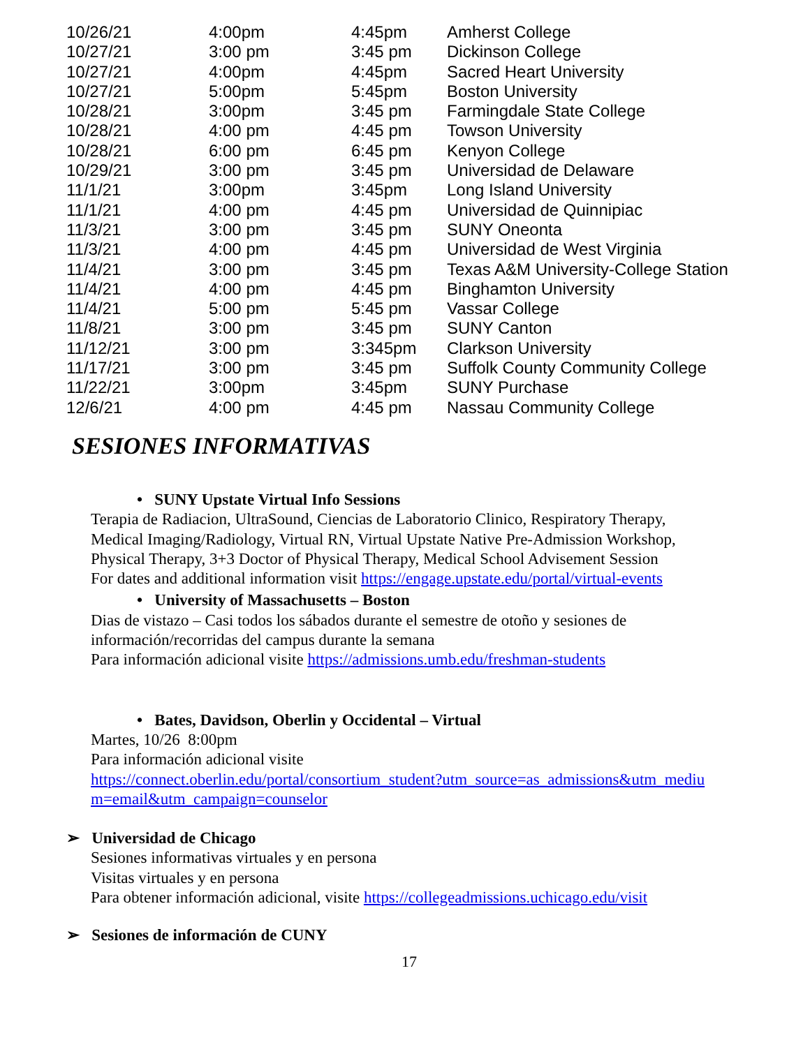| 10/26/21 | 4:00pm | 4:45pm | Amherst College |
| 10/27/21 | 3:00 pm | 3:45 pm | Dickinson College |
| 10/27/21 | 4:00pm | 4:45pm | Sacred Heart University |
| 10/27/21 | 5:00pm | 5:45pm | Boston University |
| 10/28/21 | 3:00pm | 3:45 pm | Farmingdale State College |
| 10/28/21 | 4:00 pm | 4:45 pm | Towson University |
| 10/28/21 | 6:00 pm | 6:45 pm | Kenyon College |
| 10/29/21 | 3:00 pm | 3:45 pm | Universidad de Delaware |
| 11/1/21 | 3:00pm | 3:45pm | Long Island University |
| 11/1/21 | 4:00 pm | 4:45 pm | Universidad de Quinnipiac |
| 11/3/21 | 3:00 pm | 3:45 pm | SUNY Oneonta |
| 11/3/21 | 4:00 pm | 4:45 pm | Universidad de West Virginia |
| 11/4/21 | 3:00 pm | 3:45 pm | Texas A&M University-College Station |
| 11/4/21 | 4:00 pm | 4:45 pm | Binghamton University |
| 11/4/21 | 5:00 pm | 5:45 pm | Vassar College |
| 11/8/21 | 3:00 pm | 3:45 pm | SUNY Canton |
| 11/12/21 | 3:00 pm | 3:345pm | Clarkson University |
| 11/17/21 | 3:00 pm | 3:45 pm | Suffolk County Community College |
| 11/22/21 | 3:00pm | 3:45pm | SUNY Purchase |
| 12/6/21 | 4:00 pm | 4:45 pm | Nassau Community College |
SESIONES INFORMATIVAS
• SUNY Upstate Virtual Info Sessions
Terapia de Radiacion, UltraSound, Ciencias de Laboratorio Clinico, Respiratory Therapy,
Medical Imaging/Radiology, Virtual RN, Virtual Upstate Native Pre-Admission Workshop,
Physical Therapy, 3+3 Doctor of Physical Therapy, Medical School Advisement Session
For dates and additional information visit https://engage.upstate.edu/portal/virtual-events
• University of Massachusetts – Boston
Dias de vistazo – Casi todos los sábados durante el semestre de otoño y sesiones de
información/recorridas del campus durante la semana
Para información adicional visite https://admissions.umb.edu/freshman-students
• Bates, Davidson, Oberlin y Occidental – Virtual
Martes, 10/26 8:00pm
Para información adicional visite
https://connect.oberlin.edu/portal/consortium_student?utm_source=as_admissions&utm_mediu
m=email&utm_campaign=counselor
➢ Universidad de Chicago
Sesiones informativas virtuales y en persona
Visitas virtuales y en persona
Para obtener información adicional, visite https://collegeadmissions.uchicago.edu/visit
➢ Sesiones de información de CUNY
17